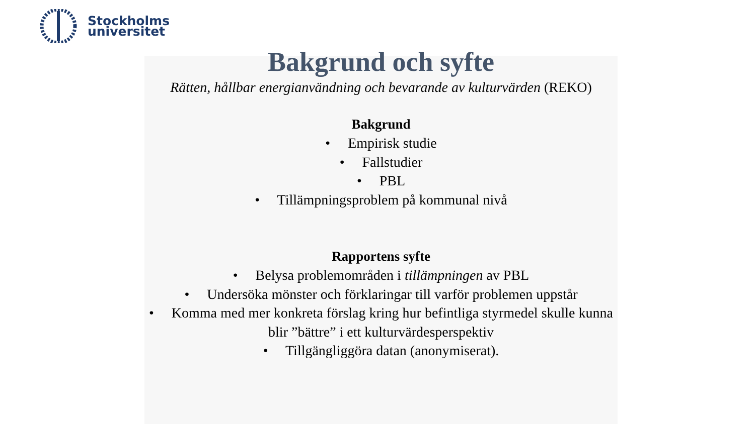Stockholms
universitet
Bakgrund och syfte
Rätten, hållbar energianvändning och bevarande av kulturvärden (REKO)
Bakgrund
• Empirisk studie
• Fallstudier
• PBL
• Tillämpningsproblem på kommunal nivå
Rapportens syfte
• Belysa problemområden i tillämpningen av PBL
• Undersöka mönster och förklaringar till varför problemen uppstår
• Komma med mer konkreta förslag kring hur befintliga styrmedel skulle kunna blir ”bättre” i ett kulturvärdesperspektiv
• Tillgängliggöra datan (anonymiserat).